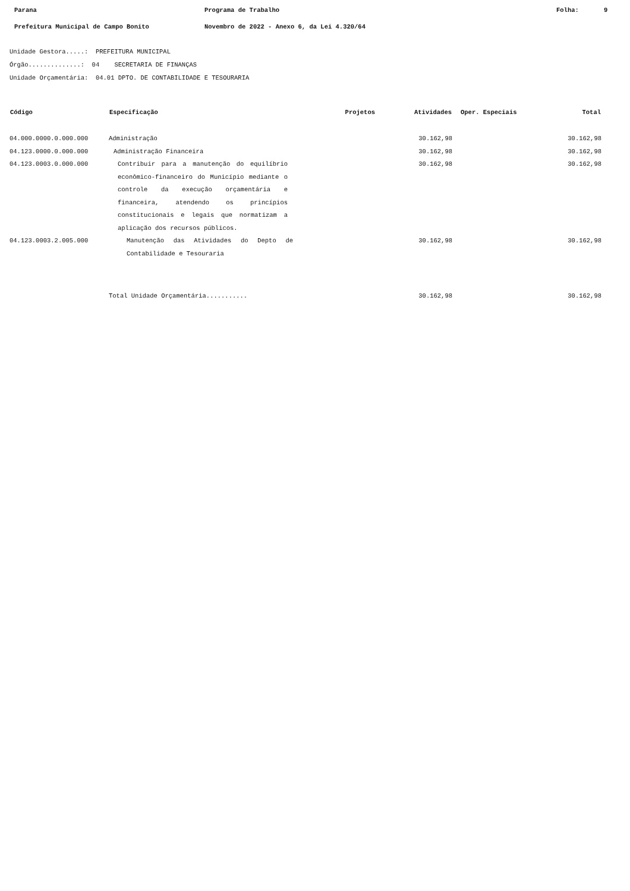Parana Programa de Trabalho Folha: 9
Prefeitura Municipal de Campo Bonito Novembro de 2022 - Anexo 6, da Lei 4.320/64
Unidade Gestora.....: PREFEITURA MUNICIPAL
Órgão..............: 04 SECRETARIA DE FINANÇAS
Unidade Orçamentária: 04.01 DPTO. DE CONTABILIDADE E TESOURARIA
| Código | Especificação | Projetos | Atividades | Oper. Especiais | Total |
| --- | --- | --- | --- | --- | --- |
| 04.000.0000.0.000.000 | Administração | | 30.162,98 | | 30.162,98 |
| 04.123.0000.0.000.000 | Administração Financeira | | 30.162,98 | | 30.162,98 |
| 04.123.0003.0.000.000 | Contribuir para a manutenção do equilíbrio econômico-financeiro do Município mediante o controle da execução orçamentária e financeira, atendendo os princípios constitucionais e legais que normatizam a aplicação dos recursos públicos. | | 30.162,98 | | 30.162,98 |
| 04.123.0003.2.005.000 | Manutenção das Atividades do Depto de Contabilidade e Tesouraria | | 30.162,98 | | 30.162,98 |
| | Total Unidade Orçamentária........... | | 30.162,98 | | 30.162,98 |